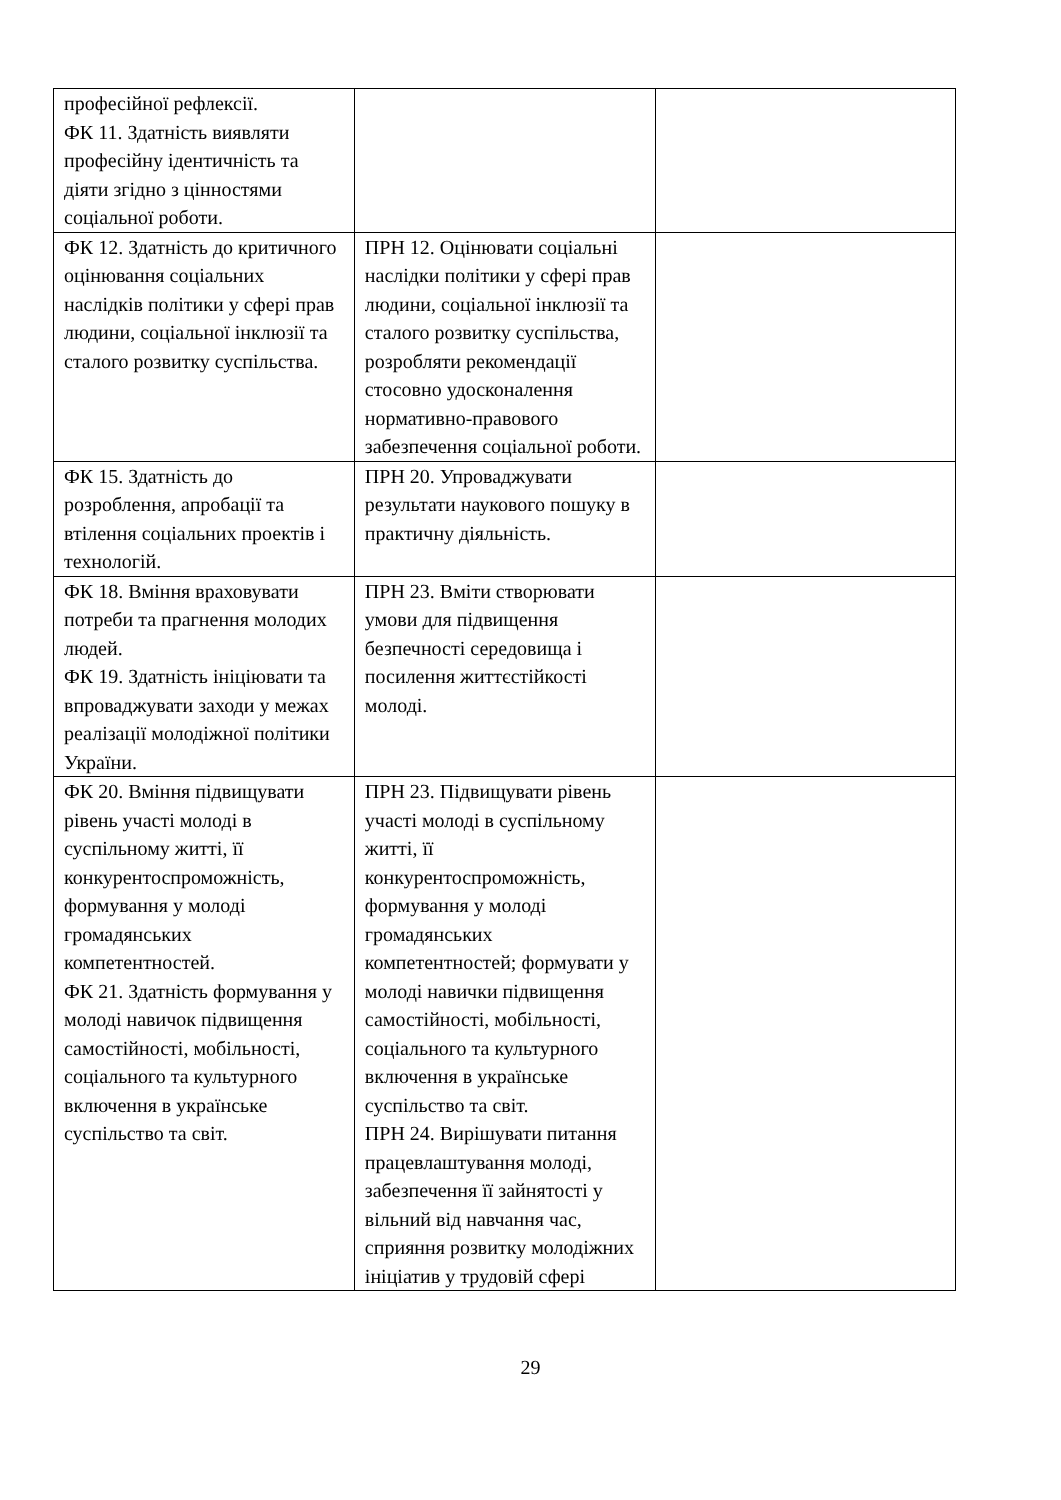| професійної рефлексії. ФК 11. Здатність виявляти професійну ідентичність та діяти згідно з цінностями соціальної роботи. | | |
| ФК 12. Здатність до критичного оцінювання соціальних наслідків політики у сфері прав людини, соціальної інклюзії та сталого розвитку суспільства. | ПРН 12. Оцінювати соціальні наслідки політики у сфері прав людини, соціальної інклюзії та сталого розвитку суспільства, розробляти рекомендації стосовно удосконалення нормативно-правового забезпечення соціальної роботи. | |
| ФК 15. Здатність до розроблення, апробації та втілення соціальних проектів і технологій. | ПРН 20. Упроваджувати результати наукового пошуку в практичну діяльність. | |
| ФК 18. Вміння враховувати потреби та прагнення молодих людей. ФК 19. Здатність ініціювати та впроваджувати заходи у межах реалізації молодіжної політики України. | ПРН 23. Вміти створювати умови для підвищення безпечності середовища і посилення життєстійкості молоді. | |
| ФК 20. Вміння підвищувати рівень участі молоді в суспільному житті, її конкурентоспроможність, формування у молоді громадянських компетентностей. ФК 21. Здатність формування у молоді навичок підвищення самостійності, мобільності, соціального та культурного включення в українське суспільство та світ. | ПРН 23. Підвищувати рівень участі молоді в суспільному житті, її конкурентоспроможність, формування у молоді громадянських компетентностей; формувати у молоді навички підвищення самостійності, мобільності, соціального та культурного включення в українське суспільство та світ. ПРН 24. Вирішувати питання працевлаштування молоді, забезпечення її зайнятості у вільний від навчання час, сприяння розвитку молодіжних ініціатив у трудовій сфері | |
29